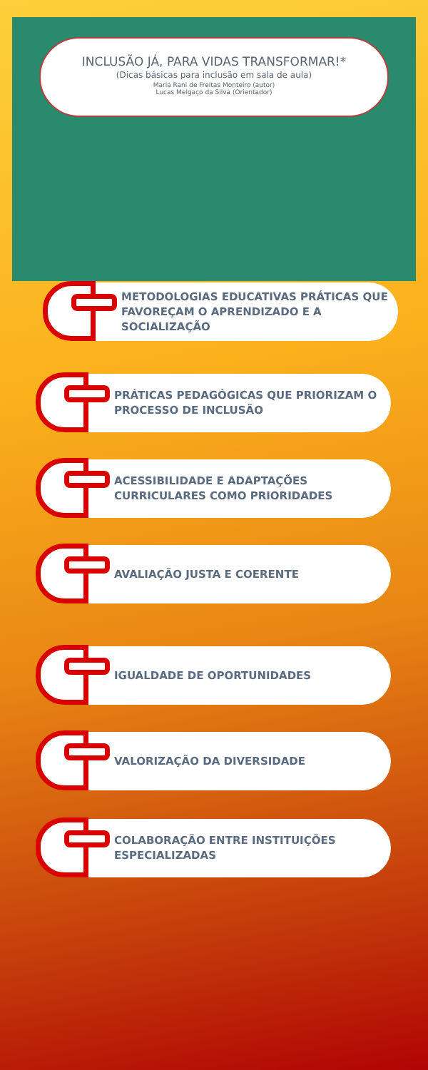INCLUSÃO JÁ, PARA VIDAS TRANSFORMAR!*
(Dicas básicas para inclusão em sala de aula)
Maria Rani de Freitas Monteiro (autor)
Lucas Melgaço da Silva (Orientador)
METODOLOGIAS EDUCATIVAS PRÁTICAS QUE FAVOREÇAM O APRENDIZADO E A SOCIALIZAÇÃO
PRÁTICAS PEDAGÓGICAS QUE PRIORIZAM O PROCESSO DE INCLUSÃO
ACESSIBILIDADE E ADAPTAÇÕES CURRICULARES COMO PRIORIDADES
AVALIAÇÃO JUSTA E COERENTE
IGUALDADE DE OPORTUNIDADES
VALORIZAÇÃO DA DIVERSIDADE
COLABORAÇÃO ENTRE INSTITUIÇÕES ESPECIALIZADAS